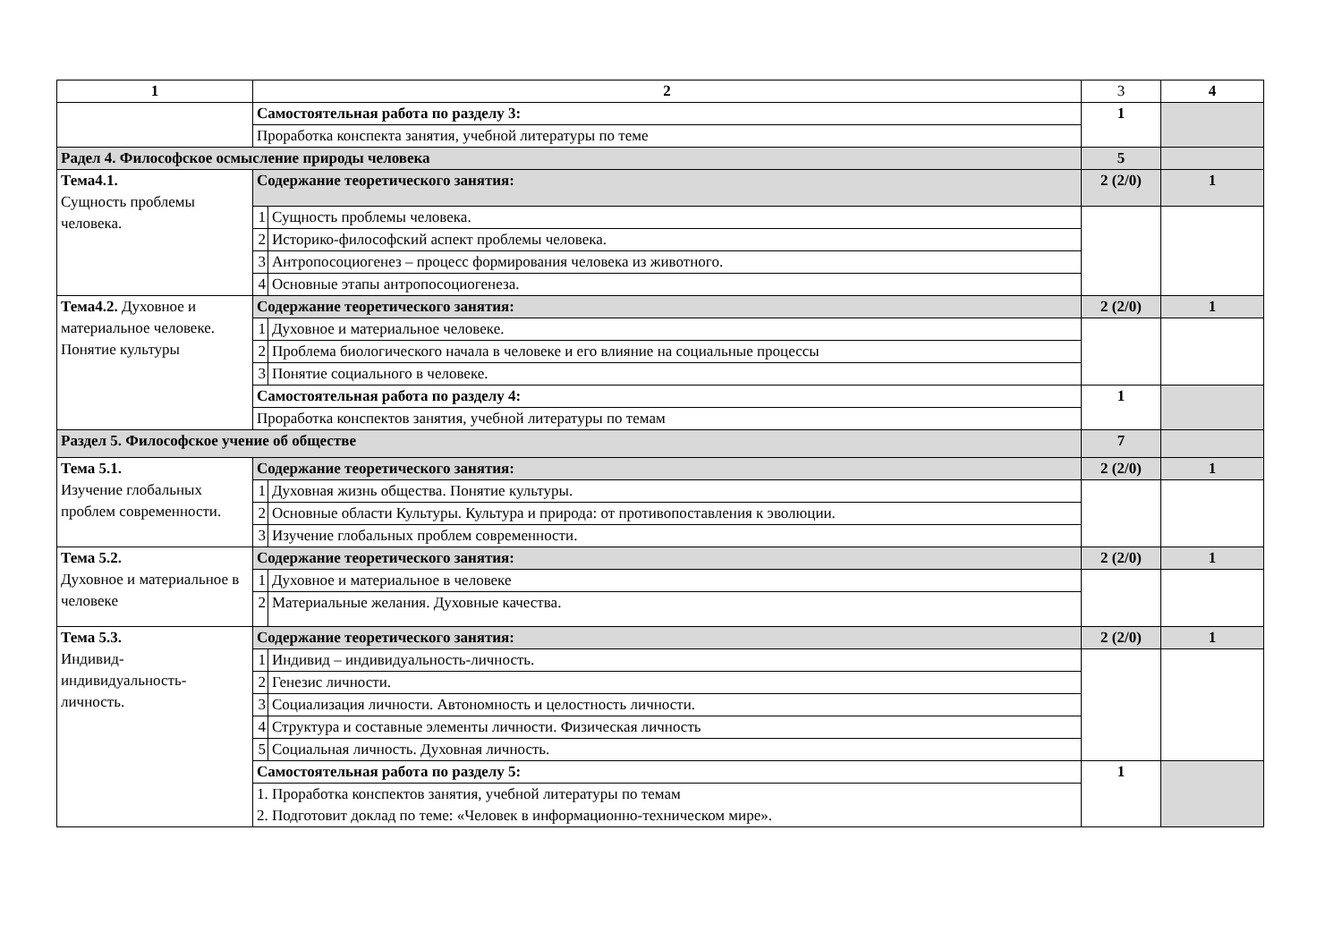| 1 | 2 | | 3 | 4 |
| | Самостоятельная работа по разделу 3: | | 1 | |
| | Проработка конспекта занятия, учебной литературы по теме | | | |
| Радел 4. Философское осмысление природы человека | | | 5 | |
| Тема4.1. Сущность проблемы человека. | Содержание теоретического занятия: | | 2 (2/0) | 1 |
| | 1 | Сущность проблемы человека. | | |
| | 2 | Историко-философский аспект проблемы человека. | | |
| | 3 | Антропосоциогенез – процесс формирования человека из животного. | | |
| | 4 | Основные этапы антропосоциогенеза. | | |
| Тема4.2. Духовное и материальное человеке. Понятие культуры | Содержание теоретического занятия: | | 2 (2/0) | 1 |
| | 1 | Духовное и материальное человеке. | | |
| | 2 | Проблема биологического начала в человеке и его влияние на социальные процессы | | |
| | 3 | Понятие социального в человеке. | | |
| | Самостоятельная работа по разделу 4: | | 1 | |
| | Проработка конспектов занятия, учебной литературы по темам | | | |
| Раздел 5. Философское учение об обществе | | | 7 | |
| Тема 5.1. Изучение глобальных проблем современности. | Содержание теоретического занятия: | | 2 (2/0) | 1 |
| | 1 | Духовная жизнь общества. Понятие культуры. | | |
| | 2 | Основные области Культуры. Культура и природа: от противопоставления к эволюции. | | |
| | 3 | Изучение глобальных проблем современности. | | |
| Тема 5.2. Духовное и материальное в человеке | Содержание теоретического занятия: | | 2 (2/0) | 1 |
| | 1 | Духовное и материальное в человеке | | |
| | 2 | Материальные желания. Духовные качества. | | |
| Тема 5.3. Индивид-индивидуальность-личность. | Содержание теоретического занятия: | | 2 (2/0) | 1 |
| | 1 | Индивид – индивидуальность-личность. | | |
| | 2 | Генезис личности. | | |
| | 3 | Социализация личности. Автономность и целостность личности. | | |
| | 4 | Структура и составные элементы личности. Физическая личность | | |
| | 5 | Социальная личность. Духовная личность. | | |
| | Самостоятельная работа по разделу 5: | | 1 | |
| | 1. Проработка конспектов занятия, учебной литературы по темам 2. Подготовит доклад по теме: «Человек в информационно-техническом мире». | | | |